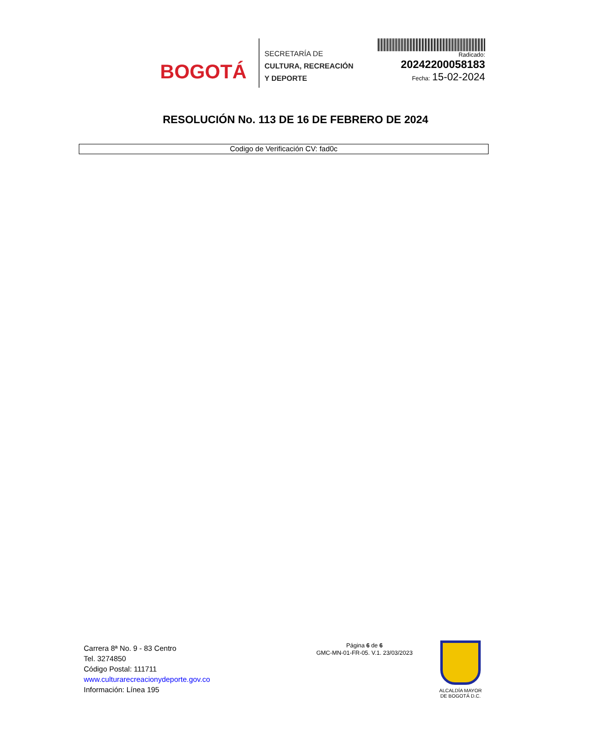BOGOTÁ
SECRETARÍA DE
CULTURA, RECREACIÓN
Y DEPORTE
Radicado:
20242200058183
Fecha: 15-02-2024
RESOLUCIÓN No. 113 DE 16 DE FEBRERO DE 2024
Codigo de Verificación CV: fad0c
Carrera 8ª No. 9 - 83 Centro
Tel. 3274850
Código Postal: 111711
www.culturarecreacionydeporte.gov.co
Información: Línea 195
Página 6 de 6
GMC-MN-01-FR-05. V.1. 23/03/2023
ALCALDÍA MAYOR
DE BOGOTÁ D.C.